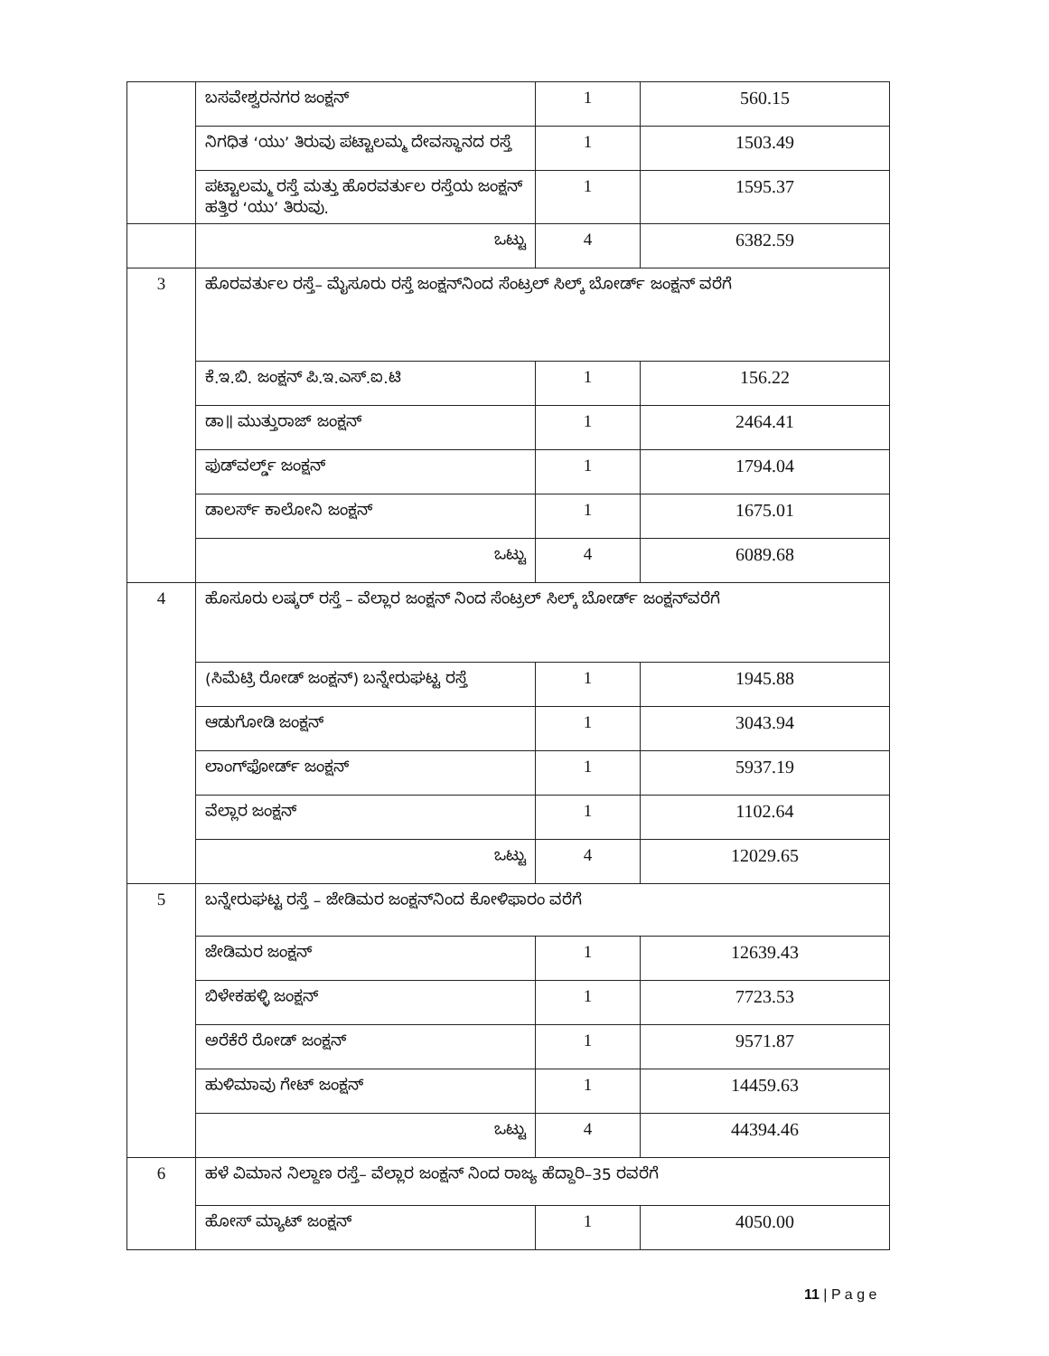| | ಬಸವೇಶ್ವರನಗರ ಜಂಕ್ಷನ್ | 1 | 560.15 |
| | ನಿಗಧಿತ ‘ಯು’ ತಿರುವು ಪಟ್ಟಾಲಮ್ಮ ದೇವಸ್ಥಾನದ ರಸ್ತೆ | 1 | 1503.49 |
| | ಪಟ್ಟಾಲಮ್ಮ ರಸ್ತೆ ಮತ್ತು ಹೊರವರ್ತುಲ ರಸ್ತೆಯ ಜಂಕ್ಷನ್ ಹತ್ತಿರ ‘ಯು’ ತಿರುವು. | 1 | 1595.37 |
| | ಒಟ್ಟು | 4 | 6382.59 |
| 3 | ಹೊರವರ್ತುಲ ರಸ್ತೆ– ಮೈಸೂರು ರಸ್ತೆ ಜಂಕ್ಷನ್‌ನಿಂದ ಸೆಂಟ್ರಲ್ ಸಿಲ್ಕ್ ಬೋರ್ಡ್ ಜಂಕ್ಷನ್ ವರೆಗೆ | | |
| | ಕೆ.ಇ.ಬಿ. ಜಂಕ್ಷನ್ ಪಿ.ಇ.ಎಸ್.ಐ.ಟಿ | 1 | 156.22 |
| | ಡಾ॥ ಮುತ್ತುರಾಜ್ ಜಂಕ್ಷನ್ | 1 | 2464.41 |
| | ಫುಡ್‌ವರ್ಲ್ಡ್ ಜಂಕ್ಷನ್ | 1 | 1794.04 |
| | ಡಾಲರ್ಸ್ ಕಾಲೋನಿ ಜಂಕ್ಷನ್ | 1 | 1675.01 |
| | ಒಟ್ಟು | 4 | 6089.68 |
| 4 | ಹೊಸೂರು ಲಷ್ಕರ್ ರಸ್ತೆ – ವೆಲ್ಲಾರ ಜಂಕ್ಷನ್ ನಿಂದ ಸೆಂಟ್ರಲ್ ಸಿಲ್ಕ್ ಬೋರ್ಡ್ ಜಂಕ್ಷನ್‌ವರೆಗೆ | | |
| | (ಸಿಮೆಟ್ರಿ ರೋಡ್ ಜಂಕ್ಷನ್) ಬನ್ನೇರುಘಟ್ಟ ರಸ್ತೆ | 1 | 1945.88 |
| | ಆಡುಗೋಡಿ ಜಂಕ್ಷನ್ | 1 | 3043.94 |
| | ಲಾಂಗ್‌ಫೋರ್ಡ್ ಜಂಕ್ಷನ್ | 1 | 5937.19 |
| | ವೆಲ್ಲಾರ ಜಂಕ್ಷನ್ | 1 | 1102.64 |
| | ಒಟ್ಟು | 4 | 12029.65 |
| 5 | ಬನ್ನೇರುಘಟ್ಟ ರಸ್ತೆ – ಜೇಡಿಮರ ಜಂಕ್ಷನ್‌ನಿಂದ ಕೋಳಿಫಾರಂ ವರೆಗೆ | | |
| | ಜೇಡಿಮರ ಜಂಕ್ಷನ್ | 1 | 12639.43 |
| | ಬಿಳೇಕಹಳ್ಳಿ ಜಂಕ್ಷನ್ | 1 | 7723.53 |
| | ಅರೆಕೆರೆ ರೋಡ್ ಜಂಕ್ಷನ್ | 1 | 9571.87 |
| | ಹುಳಿಮಾವು ಗೇಟ್ ಜಂಕ್ಷನ್ | 1 | 14459.63 |
| | ಒಟ್ಟು | 4 | 44394.46 |
| 6 | ಹಳೆ ವಿಮಾನ ನಿಲ್ದಾಣ ರಸ್ತೆ– ವೆಲ್ಲಾರ ಜಂಕ್ಷನ್ ನಿಂದ ರಾಜ್ಯ ಹೆದ್ದಾರಿ–35 ರವರೆಗೆ | | |
| | ಹೋಸ್ ಮ್ಯಾಟ್ ಜಂಕ್ಷನ್ | 1 | 4050.00 |
11 | P a g e